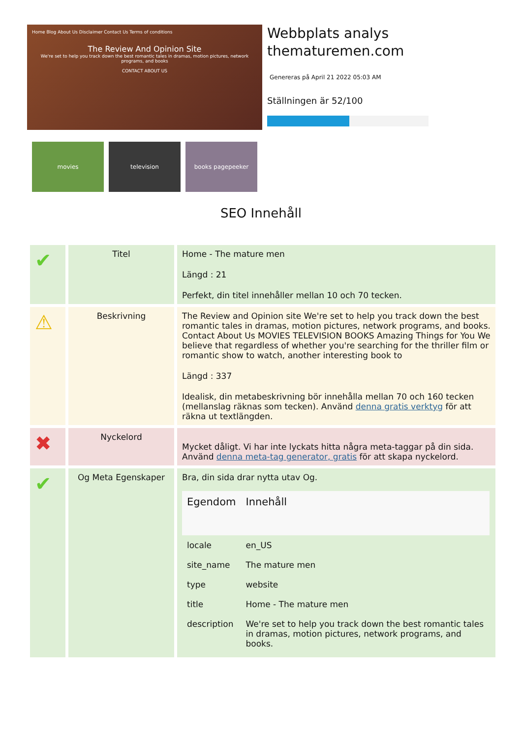Home Blog About Us Disclaimer Contact Us Terms of conditions
The Review And Opinion SiteWe're set to help you track down the best romantic tales in dramas, motion pictures, network programs, and books
CONTACT ABOUT US
movies television books pagepeeker
Webbplats analys
thematuremen.com
Genereras på April 21 2022 05:03 AM
Ställningen är 52/100
SEO Innehåll
| ✔ | Titel | Home - The mature men Längd : 21 Perfekt, din titel innehåller mellan 10 och 70 tecken. |
| ⚠ | Beskrivning | The Review and Opinion site We're set to help you track down the best romantic tales in dramas, motion pictures, network programs, and books. Contact About Us MOVIES TELEVISION BOOKS Amazing Things for You We believe that regardless of whether you're searching for the thriller film or romantic show to watch, another interesting book to Längd : 337 Idealisk, din metabeskrivning bör innehålla mellan 70 och 160 tecken (mellanslag räknas som tecken). Använd denna gratis verktyg för att räkna ut textlängden. |
| ✖ | Nyckelord | Mycket dåligt. Vi har inte lyckats hitta några meta-taggar på din sida. Använd denna meta-tag generator, gratis för att skapa nyckelord. |
| ✔ | Og Meta Egenskaper | Bra, din sida drar nytta utav Og. / Egendom / Innehåll / / --- / --- / / locale / en_US / / site_name / The mature men / / type / website / / title / Home - The mature men / / description / We're set to help you track down the best romantic tales in dramas, motion pictures, network programs, and books. / |